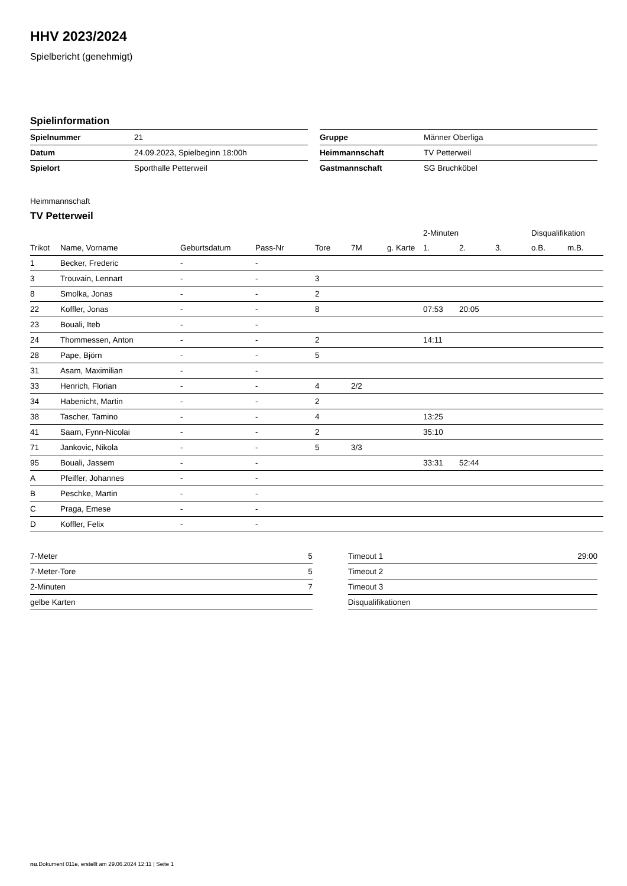HHV 2023/2024
Spielbericht (genehmigt)
Spielinformation
| Spielnummer | 21 |
| Datum | 24.09.2023, Spielbeginn 18:00h |
| Spielort | Sporthalle Petterweil |
| Gruppe | Männer Oberliga |
| Heimmannschaft | TV Petterweil |
| Gastmannschaft | SG Bruchköbel |
Heimmannschaft
TV Petterweil
| | | | | | | | 2-Minuten | | | Disqualifikation | |
| --- | --- | --- | --- | --- | --- | --- | --- | --- | --- | --- | --- |
| Trikot | Name, Vorname | Geburtsdatum | Pass-Nr | Tore | 7M | g. Karte | 1. | 2. | 3. | o.B. | m.B. |
| 1 | Becker, Frederic | - | - | | | | | | | | |
| 3 | Trouvain, Lennart | - | - | 3 | | | | | | | |
| 8 | Smolka, Jonas | - | - | 2 | | | | | | | |
| 22 | Koffler, Jonas | - | - | 8 | | | 07:53 | 20:05 | | | |
| 23 | Bouali, Iteb | - | - | | | | | | | | |
| 24 | Thommessen, Anton | - | - | 2 | | | 14:11 | | | | |
| 28 | Pape, Björn | - | - | 5 | | | | | | | |
| 31 | Asam, Maximilian | - | - | | | | | | | | |
| 33 | Henrich, Florian | - | - | 4 | 2/2 | | | | | | |
| 34 | Habenicht, Martin | - | - | 2 | | | | | | | |
| 38 | Tascher, Tamino | - | - | 4 | | | 13:25 | | | | |
| 41 | Saam, Fynn-Nicolai | - | - | 2 | | | 35:10 | | | | |
| 71 | Jankovic, Nikola | - | - | 5 | 3/3 | | | | | | |
| 95 | Bouali, Jassem | - | - | | | | 33:31 | 52:44 | | | |
| A | Pfeiffer, Johannes | - | - | | | | | | | | |
| B | Peschke, Martin | - | - | | | | | | | | |
| C | Praga, Emese | - | - | | | | | | | | |
| D | Koffler, Felix | - | - | | | | | | | | |
| 7-Meter | 5 |
| 7-Meter-Tore | 5 |
| 2-Minuten | 7 |
| gelbe Karten | |
| Timeout 1 | 29:00 |
| Timeout 2 | |
| Timeout 3 | |
| Disqualifikationen | |
nu.Dokument 011e, erstellt am 29.06.2024 12:11 | Seite 1